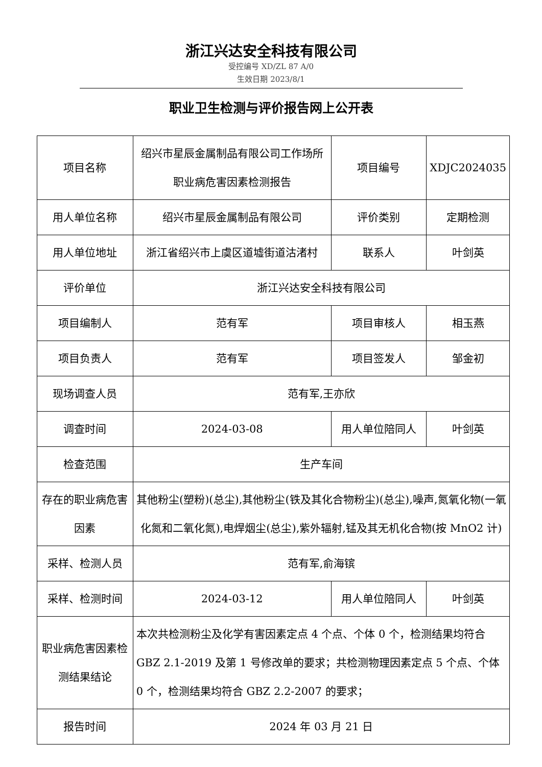浙江兴达安全科技有限公司
受控编号 XD/ZL 87 A/0
生效日期 2023/8/1
职业卫生检测与评价报告网上公开表
| 项目名称 | 绍兴市星辰金属制品有限公司工作场所职业病危害因素检测报告 | 项目编号 | XDJC2024035 |
| 用人单位名称 | 绍兴市星辰金属制品有限公司 | 评价类别 | 定期检测 |
| 用人单位地址 | 浙江省绍兴市上虞区道墟街道沽渚村 | 联系人 | 叶剑英 |
| 评价单位 | 浙江兴达安全科技有限公司 | | |
| 项目编制人 | 范有军 | 项目审核人 | 相玉燕 |
| 项目负责人 | 范有军 | 项目签发人 | 邹金初 |
| 现场调查人员 | 范有军,王亦欣 | | |
| 调查时间 | 2024-03-08 | 用人单位陪同人 | 叶剑英 |
| 检查范围 | 生产车间 | | |
| 存在的职业病危害因素 | 其他粉尘(塑粉)(总尘),其他粉尘(铁及其化合物粉尘)(总尘),噪声,氮氧化物(一氧化氮和二氧化氮),电焊烟尘(总尘),紫外辐射,锰及其无机化合物(按 MnO2 计) | | |
| 采样、检测人员 | 范有军,俞海镔 | | |
| 采样、检测时间 | 2024-03-12 | 用人单位陪同人 | 叶剑英 |
| 职业病危害因素检测结果结论 | 本次共检测粉尘及化学有害因素定点 4 个点、个体 0 个，检测结果均符合 GBZ 2.1-2019 及第 1 号修改单的要求；共检测物理因素定点 5 个点、个体 0 个，检测结果均符合 GBZ 2.2-2007 的要求； | | |
| 报告时间 | 2024 年 03 月 21 日 | | |